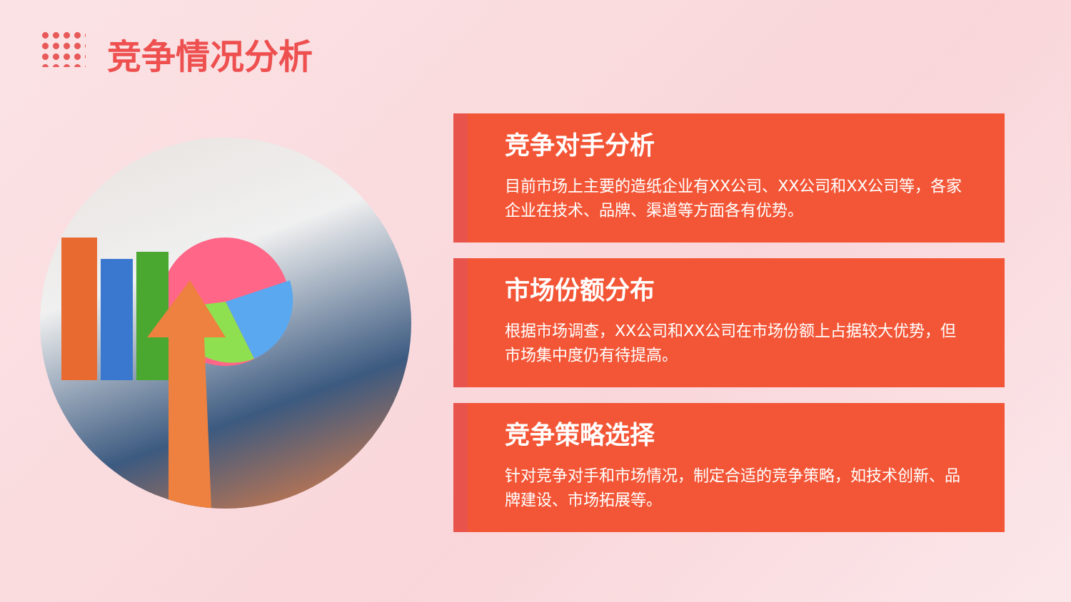竞争情况分析
竞争对手分析
目前市场上主要的造纸企业有XX公司、XX公司和XX公司等，各家企业在技术、品牌、渠道等方面各有优势。
市场份额分布
根据市场调查，XX公司和XX公司在市场份额上占据较大优势，但市场集中度仍有待提高。
竞争策略选择
针对竞争对手和市场情况，制定合适的竞争策略，如技术创新、品牌建设、市场拓展等。